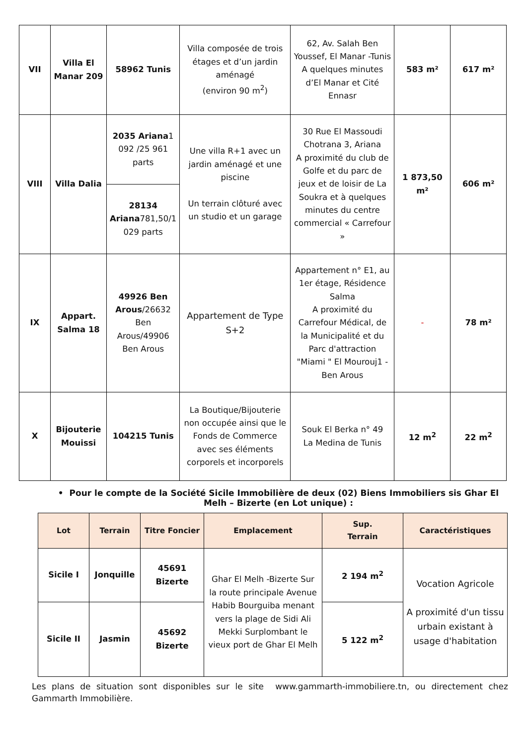| VII | Villa El Manar 209 | 58962 Tunis | Villa composée de trois étages et d’un jardin aménagé (environ 90 m<sup>2</sup>) | 62, Av. Salah Ben Youssef, El Manar -Tunis A quelques minutes d’El Manar et Cité Ennasr | 583 m² | 617 m² |
| VIII | Villa Dalia | 2035 Ariana 1 092 /25 961 parts | Une villa R+1 avec un jardin aménagé et une piscine Un terrain clôturé avec un studio et un garage | 30 Rue El Massoudi Chotrana 3, Ariana A proximité du club de Golfe et du parc de jeux et de loisir de La Soukra et à quelques minutes du centre commercial « Carrefour » | 1 873,50 m² | 606 m² |
| | | 28134 Ariana 781,50/1 029 parts | | | | |
| IX | Appart. Salma 18 | 49926 Ben Arous /26632 Ben Arous/49906 Ben Arous | Appartement de Type S+2 | Appartement n° E1, au 1er étage, Résidence Salma A proximité du Carrefour Médical, de la Municipalité et du Parc d'attraction "Miami " El Mourouj1 - Ben Arous | - | 78 m² |
| X | Bijouterie Mouissi | 104215 Tunis | La Boutique/Bijouterie non occupée ainsi que le Fonds de Commerce avec ses éléments corporels et incorporels | Souk El Berka n° 49 La Medina de Tunis | 12 m<sup>2</sup> | 22 m<sup>2</sup> |
• Pour le compte de la Société Sicile Immobilière de deux (02) Biens Immobiliers sis Ghar El Melh – Bizerte (en Lot unique) :
| Lot | Terrain | Titre Foncier | Emplacement | Sup. Terrain | Caractéristiques |
| --- | --- | --- | --- | --- | --- |
| Sicile I | Jonquille | 45691 Bizerte | Ghar El Melh -Bizerte Sur la route principale Avenue Habib Bourguiba menant vers la plage de Sidi Ali Mekki Surplombant le vieux port de Ghar El Melh | 2 194 m<sup>2</sup> | Vocation Agricole A proximité d'un tissu urbain existant à usage d'habitation |
| Sicile II | Jasmin | 45692 Bizerte | | 5 122 m<sup>2</sup> | |
Les plans de situation sont disponibles sur le site www.gammarth-immobiliere.tn, ou directement chez Gammarth Immobilière.